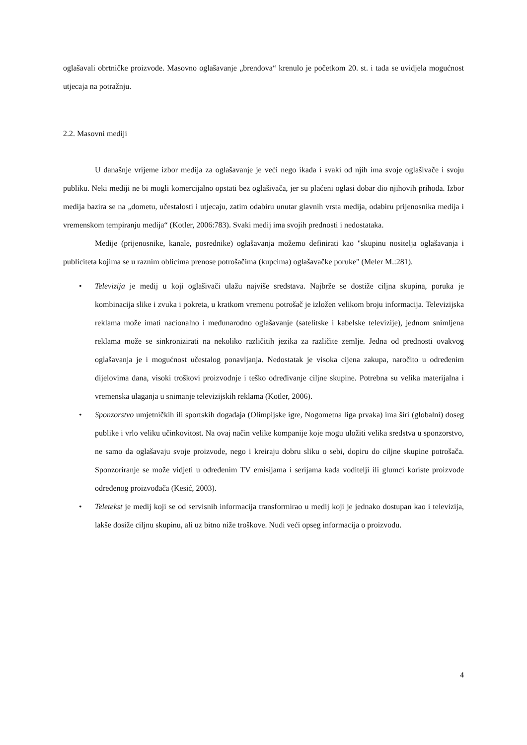oglašavali obrtničke proizvode. Masovno oglašavanje „brendova“ krenulo je početkom 20. st. i tada se uvidjela mogućnost utjecaja na potražnju.
2.2. Masovni mediji
U današnje vrijeme izbor medija za oglašavanje je veći nego ikada i svaki od njih ima svoje oglašivače i svoju publiku. Neki mediji ne bi mogli komercijalno opstati bez oglašivača, jer su plaćeni oglasi dobar dio njihovih prihoda. Izbor medija bazira se na „dometu, učestalosti i utjecaju, zatim odabiru unutar glavnih vrsta medija, odabiru prijenosnika medija i vremenskom tempiranju medija“ (Kotler, 2006:783). Svaki medij ima svojih prednosti i nedostataka.
Medije (prijenosnike, kanale, posrednike) oglašavanja možemo definirati kao "skupinu nositelja oglašavanja i publiciteta kojima se u raznim oblicima prenose potrošačima (kupcima) oglašavačke poruke" (Meler M.:281).
• Televizija je medij u koji oglašivači ulažu najviše sredstava. Najbrže se dostiže ciljna skupina, poruka je kombinacija slike i zvuka i pokreta, u kratkom vremenu potrošač je izložen velikom broju informacija. Televizijska reklama može imati nacionalno i međunarodno oglašavanje (satelitske i kabelske televizije), jednom snimljena reklama može se sinkronizirati na nekoliko različitih jezika za različite zemlje. Jedna od prednosti ovakvog oglašavanja je i mogućnost učestalog ponavljanja. Nedostatak je visoka cijena zakupa, naročito u određenim dijelovima dana, visoki troškovi proizvodnje i teško određivanje ciljne skupine. Potrebna su velika materijalna i vremenska ulaganja u snimanje televizijskih reklama (Kotler, 2006).
• Sponzorstvo umjetničkih ili sportskih događaja (Olimpijske igre, Nogometna liga prvaka) ima širi (globalni) doseg publike i vrlo veliku učinkovitost. Na ovaj način velike kompanije koje mogu uložiti velika sredstva u sponzorstvo, ne samo da oglašavaju svoje proizvode, nego i kreiraju dobru sliku o sebi, dopiru do ciljne skupine potrošača. Sponzoriranje se može vidjeti u određenim TV emisijama i serijama kada voditelji ili glumci koriste proizvode određenog proizvođača (Kesić, 2003).
• Teletekst je medij koji se od servisnih informacija transformirao u medij koji je jednako dostupan kao i televizija, lakše dosiže ciljnu skupinu, ali uz bitno niže troškove. Nudi veći opseg informacija o proizvodu.
4